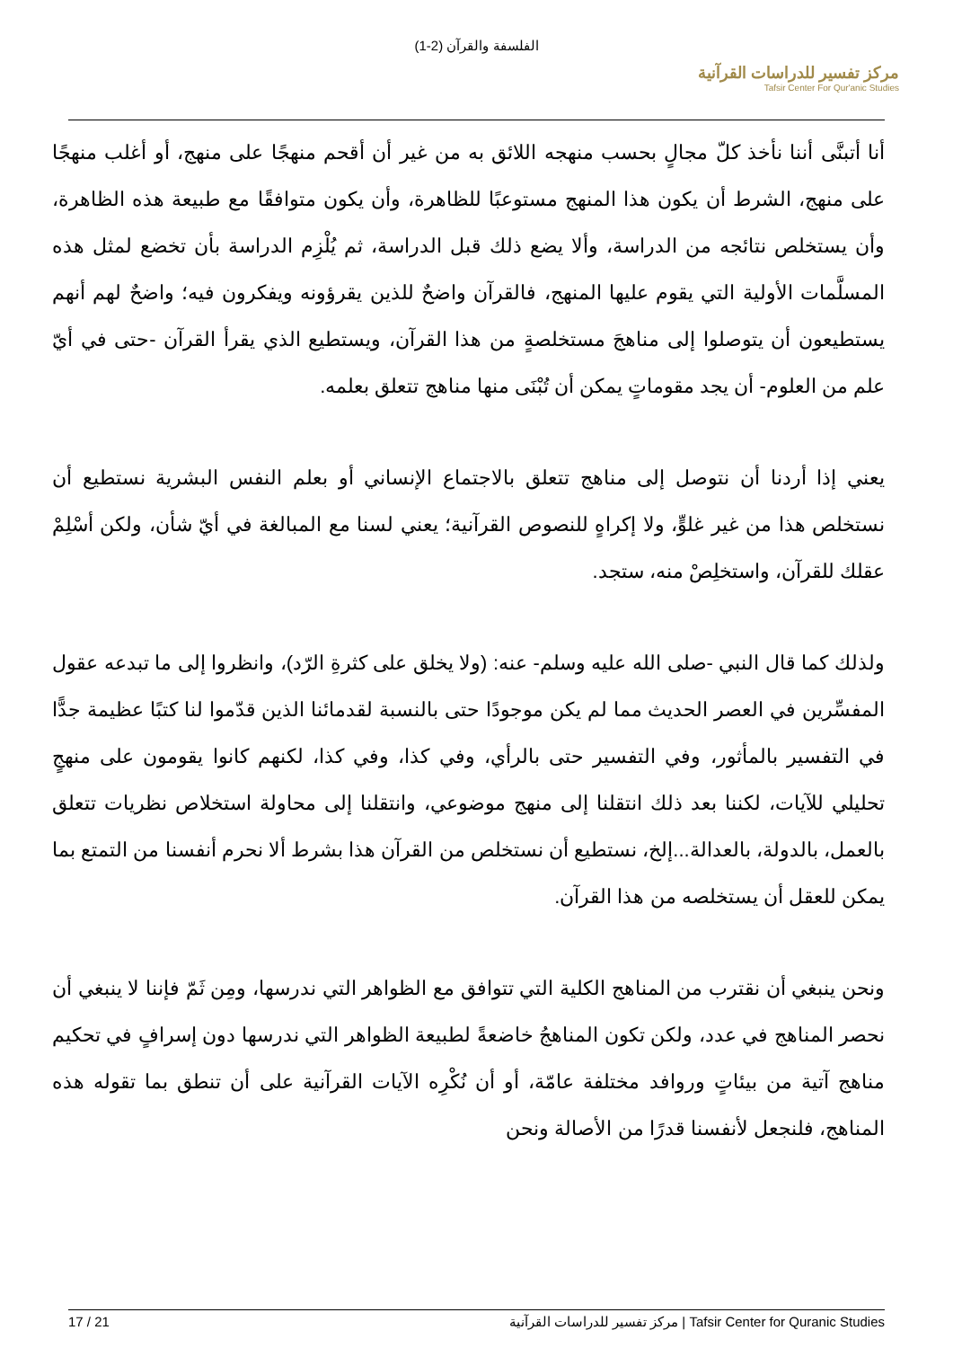الفلسفة والقرآن (2-1)
مركز تفسير للدراسات القرآنية
Tafsir Center For Qur'anic Studies
أنا أتبنَّى أننا نأخذ كلّ مجالٍ بحسب منهجه اللائق به من غير أن أقحم منهجًا على منهج، أو أغلب منهجًا على منهج، الشرط أن يكون هذا المنهج مستوعبًا للظاهرة، وأن يكون متوافقًا مع طبيعة هذه الظاهرة، وأن يستخلص نتائجه من الدراسة، وألا يضع ذلك قبل الدراسة، ثم يُلْزِم الدراسة بأن تخضع لمثل هذه المسلَّمات الأولية التي يقوم عليها المنهج، فالقرآن واضحٌ للذين يقرؤونه ويفكرون فيه؛ واضحٌ لهم أنهم يستطيعون أن يتوصلوا إلى مناهجَ مستخلصةٍ من هذا القرآن، ويستطيع الذي يقرأ القرآن -حتى في أيّ علم من العلوم- أن يجد مقوماتٍ يمكن أن تُبْنَى منها مناهج تتعلق بعلمه.
يعني إذا أردنا أن نتوصل إلى مناهج تتعلق بالاجتماع الإنساني أو بعلم النفس البشرية نستطيع أن نستخلص هذا من غير غلوٍّ، ولا إكراهٍ للنصوص القرآنية؛ يعني لسنا مع المبالغة في أيّ شأن، ولكن أسْلِمْ عقلك للقرآن، واستخلِصْ منه، ستجد.
ولذلك كما قال النبي -صلى الله عليه وسلم- عنه: (ولا يخلق على كثرةِ الرّد)، وانظروا إلى ما تبدعه عقول المفسِّرين في العصر الحديث مما لم يكن موجودًا حتى بالنسبة لقدمائنا الذين قدّموا لنا كتبًا عظيمة جدًّا في التفسير بالمأثور، وفي التفسير حتى بالرأي، وفي كذا، وفي كذا، لكنهم كانوا يقومون على منهجٍ تحليلي للآيات، لكننا بعد ذلك انتقلنا إلى منهج موضوعي، وانتقلنا إلى محاولة استخلاص نظريات تتعلق بالعمل، بالدولة، بالعدالة...إلخ، نستطيع أن نستخلص من القرآن هذا بشرط ألا نحرم أنفسنا من التمتع بما يمكن للعقل أن يستخلصه من هذا القرآن.
ونحن ينبغي أن نقترب من المناهج الكلية التي تتوافق مع الظواهر التي ندرسها، ومِن ثَمّ فإننا لا ينبغي أن نحصر المناهج في عدد، ولكن تكون المناهجُ خاضعةً لطبيعة الظواهر التي ندرسها دون إسرافٍ في تحكيم مناهج آتية من بيئاتٍ وروافد مختلفة عامّة، أو أن نُكْرِه الآيات القرآنية على أن تنطق بما تقوله هذه المناهج، فلنجعل لأنفسنا قدرًا من الأصالة ونحن
17 / 21 مركز تفسير للدراسات القرآنية | Tafsir Center for Quranic Studies